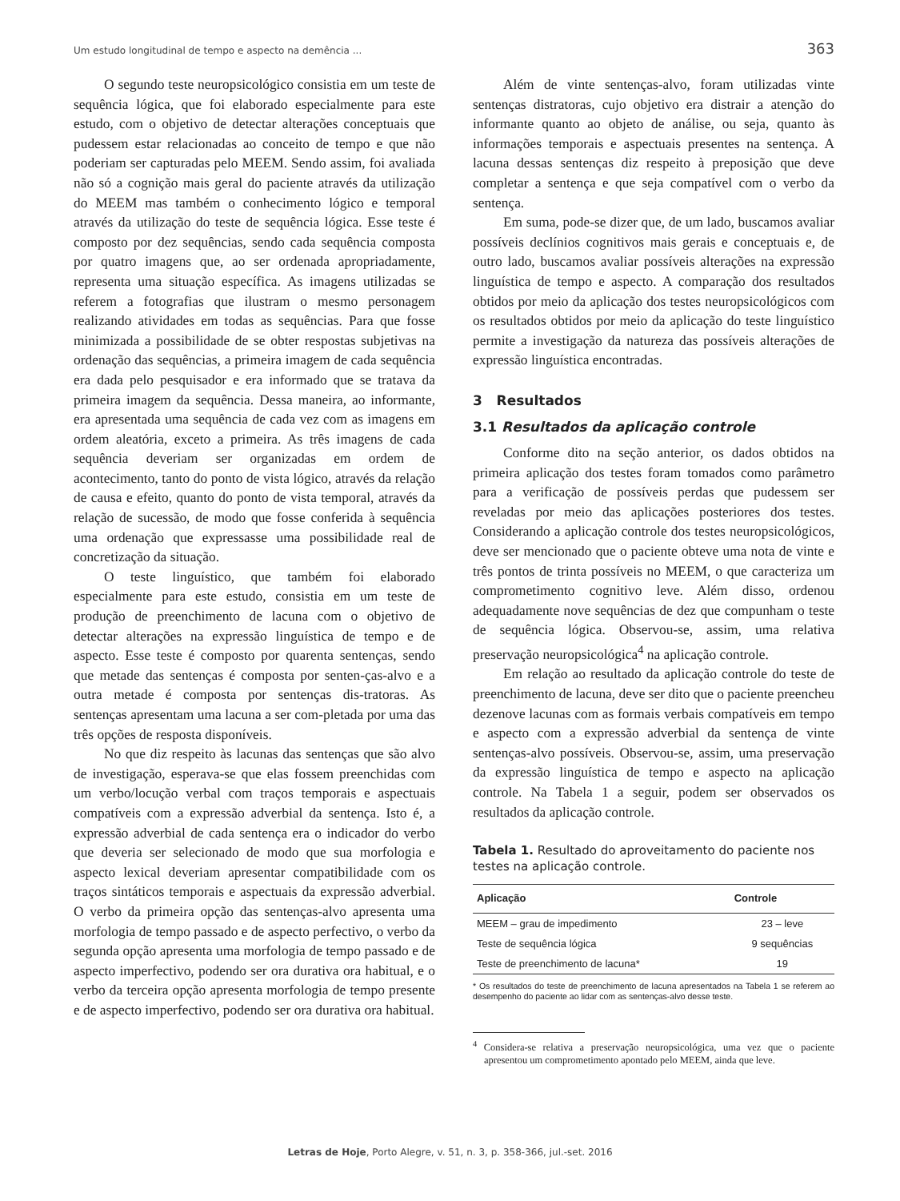Um estudo longitudinal de tempo e aspecto na demência ... 363
O segundo teste neuropsicológico consistia em um teste de sequência lógica, que foi elaborado especialmente para este estudo, com o objetivo de detectar alterações conceptuais que pudessem estar relacionadas ao conceito de tempo e que não poderiam ser capturadas pelo MEEM. Sendo assim, foi avaliada não só a cognição mais geral do paciente através da utilização do MEEM mas também o conhecimento lógico e temporal através da utilização do teste de sequência lógica. Esse teste é composto por dez sequências, sendo cada sequência composta por quatro imagens que, ao ser ordenada apropriadamente, representa uma situação específica. As imagens utilizadas se referem a fotografias que ilustram o mesmo personagem realizando atividades em todas as sequências. Para que fosse minimizada a possibilidade de se obter respostas subjetivas na ordenação das sequências, a primeira imagem de cada sequência era dada pelo pesquisador e era informado que se tratava da primeira imagem da sequência. Dessa maneira, ao informante, era apresentada uma sequência de cada vez com as imagens em ordem aleatória, exceto a primeira. As três imagens de cada sequência deveriam ser organizadas em ordem de acontecimento, tanto do ponto de vista lógico, através da relação de causa e efeito, quanto do ponto de vista temporal, através da relação de sucessão, de modo que fosse conferida à sequência uma ordenação que expressasse uma possibilidade real de concretização da situação.
O teste linguístico, que também foi elaborado especialmente para este estudo, consistia em um teste de produção de preenchimento de lacuna com o objetivo de detectar alterações na expressão linguística de tempo e de aspecto. Esse teste é composto por quarenta sentenças, sendo que metade das sentenças é composta por senten-ças-alvo e a outra metade é composta por sentenças dis-tratoras. As sentenças apresentam uma lacuna a ser com-pletada por uma das três opções de resposta disponíveis.
No que diz respeito às lacunas das sentenças que são alvo de investigação, esperava-se que elas fossem preenchidas com um verbo/locução verbal com traços temporais e aspectuais compatíveis com a expressão adverbial da sentença. Isto é, a expressão adverbial de cada sentença era o indicador do verbo que deveria ser selecionado de modo que sua morfologia e aspecto lexical deveriam apresentar compatibilidade com os traços sintáticos temporais e aspectuais da expressão adverbial. O verbo da primeira opção das sentenças-alvo apresenta uma morfologia de tempo passado e de aspecto perfectivo, o verbo da segunda opção apresenta uma morfologia de tempo passado e de aspecto imperfectivo, podendo ser ora durativa ora habitual, e o verbo da terceira opção apresenta morfologia de tempo presente e de aspecto imperfectivo, podendo ser ora durativa ora habitual.
Além de vinte sentenças-alvo, foram utilizadas vinte sentenças distratoras, cujo objetivo era distrair a atenção do informante quanto ao objeto de análise, ou seja, quanto às informações temporais e aspectuais presentes na sentença. A lacuna dessas sentenças diz respeito à preposição que deve completar a sentença e que seja compatível com o verbo da sentença.
Em suma, pode-se dizer que, de um lado, buscamos avaliar possíveis declínios cognitivos mais gerais e conceptuais e, de outro lado, buscamos avaliar possíveis alterações na expressão linguística de tempo e aspecto. A comparação dos resultados obtidos por meio da aplicação dos testes neuropsicológicos com os resultados obtidos por meio da aplicação do teste linguístico permite a investigação da natureza das possíveis alterações de expressão linguística encontradas.
3 Resultados
3.1 Resultados da aplicação controle
Conforme dito na seção anterior, os dados obtidos na primeira aplicação dos testes foram tomados como parâmetro para a verificação de possíveis perdas que pudessem ser reveladas por meio das aplicações posteriores dos testes. Considerando a aplicação controle dos testes neuropsicológicos, deve ser mencionado que o paciente obteve uma nota de vinte e três pontos de trinta possíveis no MEEM, o que caracteriza um comprometimento cognitivo leve. Além disso, ordenou adequadamente nove sequências de dez que compunham o teste de sequência lógica. Observou-se, assim, uma relativa preservação neuropsicológica<sup>4</sup> na aplicação controle.
Em relação ao resultado da aplicação controle do teste de preenchimento de lacuna, deve ser dito que o paciente preencheu dezenove lacunas com as formais verbais compatíveis em tempo e aspecto com a expressão adverbial da sentença de vinte sentenças-alvo possíveis. Observou-se, assim, uma preservação da expressão linguística de tempo e aspecto na aplicação controle. Na Tabela 1 a seguir, podem ser observados os resultados da aplicação controle.
Tabela 1. Resultado do aproveitamento do paciente nos testes na aplicação controle.
| Aplicação | Controle |
| --- | --- |
| MEEM – grau de impedimento | 23 – leve |
| Teste de sequência lógica | 9 sequências |
| Teste de preenchimento de lacuna* | 19 |
* Os resultados do teste de preenchimento de lacuna apresentados na Tabela 1 se referem ao desempenho do paciente ao lidar com as sentenças-alvo desse teste.
<sup>4</sup> Considera-se relativa a preservação neuropsicológica, uma vez que o paciente apresentou um comprometimento apontado pelo MEEM, ainda que leve.
Letras de Hoje, Porto Alegre, v. 51, n. 3, p. 358-366, jul.-set. 2016